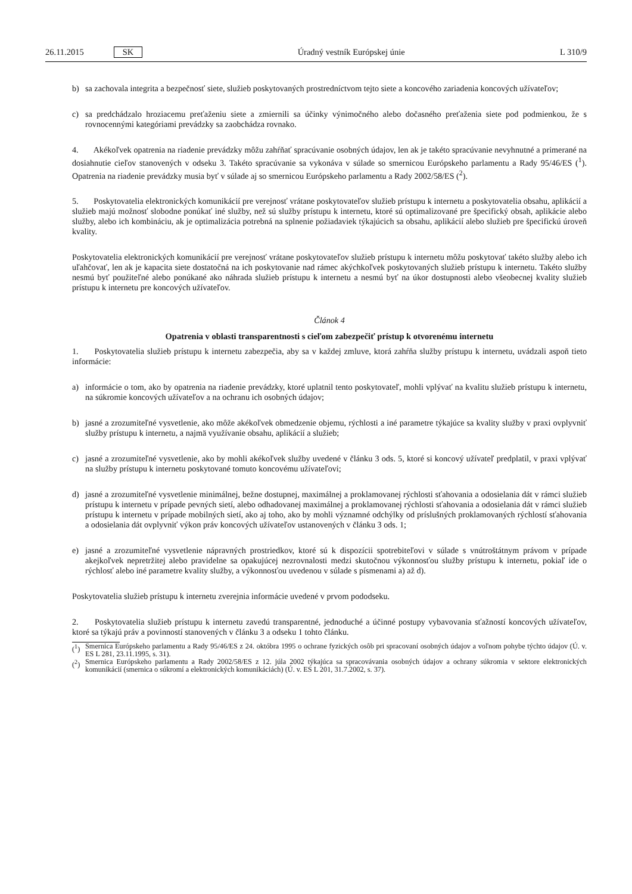26.11.2015 SK Úradný vestník Európskej únie L 310/9
b) sa zachovala integrita a bezpečnosť siete, služieb poskytovaných prostredníctvom tejto siete a koncového zariadenia koncových užívateľov;
c) sa predchádzalo hroziacemu preťaženiu siete a zmiernili sa účinky výnimočného alebo dočasného preťaženia siete pod podmienkou, že s rovnocennými kategóriami prevádzky sa zaobchádza rovnako.
4. Akékoľvek opatrenia na riadenie prevádzky môžu zahŕňať spracúvanie osobných údajov, len ak je takéto spracúvanie nevyhnutné a primerané na dosiahnutie cieľov stanovených v odseku 3. Takéto spracúvanie sa vykonáva v súlade so smernicou Európskeho parlamentu a Rady 95/46/ES (<sup>1</sup>). Opatrenia na riadenie prevádzky musia byť v súlade aj so smernicou Európskeho parlamentu a Rady 2002/58/ES (<sup>2</sup>).
5. Poskytovatelia elektronických komunikácií pre verejnosť vrátane poskytovateľov služieb prístupu k internetu a poskytovatelia obsahu, aplikácií a služieb majú možnosť slobodne ponúkať iné služby, než sú služby prístupu k internetu, ktoré sú optimalizované pre špecifický obsah, aplikácie alebo služby, alebo ich kombináciu, ak je optimalizácia potrebná na splnenie požiadaviek týkajúcich sa obsahu, aplikácií alebo služieb pre špecifickú úroveň kvality.
Poskytovatelia elektronických komunikácií pre verejnosť vrátane poskytovateľov služieb prístupu k internetu môžu poskytovať takéto služby alebo ich uľahčovať, len ak je kapacita siete dostatočná na ich poskytovanie nad rámec akýchkoľvek poskytovaných služieb prístupu k internetu. Takéto služby nesmú byť použiteľné alebo ponúkané ako náhrada služieb prístupu k internetu a nesmú byť na úkor dostupnosti alebo všeobecnej kvality služieb prístupu k internetu pre koncových užívateľov.
Článok 4
Opatrenia v oblasti transparentnosti s cieľom zabezpečiť prístup k otvorenému internetu
1. Poskytovatelia služieb prístupu k internetu zabezpečia, aby sa v každej zmluve, ktorá zahŕňa služby prístupu k internetu, uvádzali aspoň tieto informácie:
a) informácie o tom, ako by opatrenia na riadenie prevádzky, ktoré uplatnil tento poskytovateľ, mohli vplývať na kvalitu služieb prístupu k internetu, na súkromie koncových užívateľov a na ochranu ich osobných údajov;
b) jasné a zrozumiteľné vysvetlenie, ako môže akékoľvek obmedzenie objemu, rýchlosti a iné parametre týkajúce sa kvality služby v praxi ovplyvniť služby prístupu k internetu, a najmä využívanie obsahu, aplikácií a služieb;
c) jasné a zrozumiteľné vysvetlenie, ako by mohli akékoľvek služby uvedené v článku 3 ods. 5, ktoré si koncový užívateľ predplatil, v praxi vplývať na služby prístupu k internetu poskytované tomuto koncovému užívateľovi;
d) jasné a zrozumiteľné vysvetlenie minimálnej, bežne dostupnej, maximálnej a proklamovanej rýchlosti sťahovania a odosielania dát v rámci služieb prístupu k internetu v prípade pevných sietí, alebo odhadovanej maximálnej a proklamovanej rýchlosti sťahovania a odosielania dát v rámci služieb prístupu k internetu v prípade mobilných sietí, ako aj toho, ako by mohli významné odchýlky od príslušných proklamovaných rýchlostí sťahovania a odosielania dát ovplyvniť výkon práv koncových užívateľov ustanovených v článku 3 ods. 1;
e) jasné a zrozumiteľné vysvetlenie nápravných prostriedkov, ktoré sú k dispozícii spotrebiteľovi v súlade s vnútroštátnym právom v prípade akejkoľvek nepretržitej alebo pravidelne sa opakujúcej nezrovnalosti medzi skutočnou výkonnosťou služby prístupu k internetu, pokiaľ ide o rýchlosť alebo iné parametre kvality služby, a výkonnosťou uvedenou v súlade s písmenami a) až d).
Poskytovatelia služieb prístupu k internetu zverejnia informácie uvedené v prvom pododseku.
2. Poskytovatelia služieb prístupu k internetu zavedú transparentné, jednoduché a účinné postupy vybavovania sťažností koncových užívateľov, ktoré sa týkajú práv a povinností stanovených v článku 3 a odseku 1 tohto článku.
(<sup>1</sup>)
Smernica Európskeho parlamentu a Rady 95/46/ES z 24. októbra 1995 o ochrane fyzických osôb pri spracovaní osobných údajov a voľnom pohybe týchto údajov (Ú. v. ES L 281, 23.11.1995, s. 31).
(<sup>2</sup>)
Smernica Európskeho parlamentu a Rady 2002/58/ES z 12. júla 2002 týkajúca sa spracovávania osobných údajov a ochrany súkromia v sektore elektronických komunikácií (smernica o súkromí a elektronických komunikáciách) (Ú. v. ES L 201, 31.7.2002, s. 37).